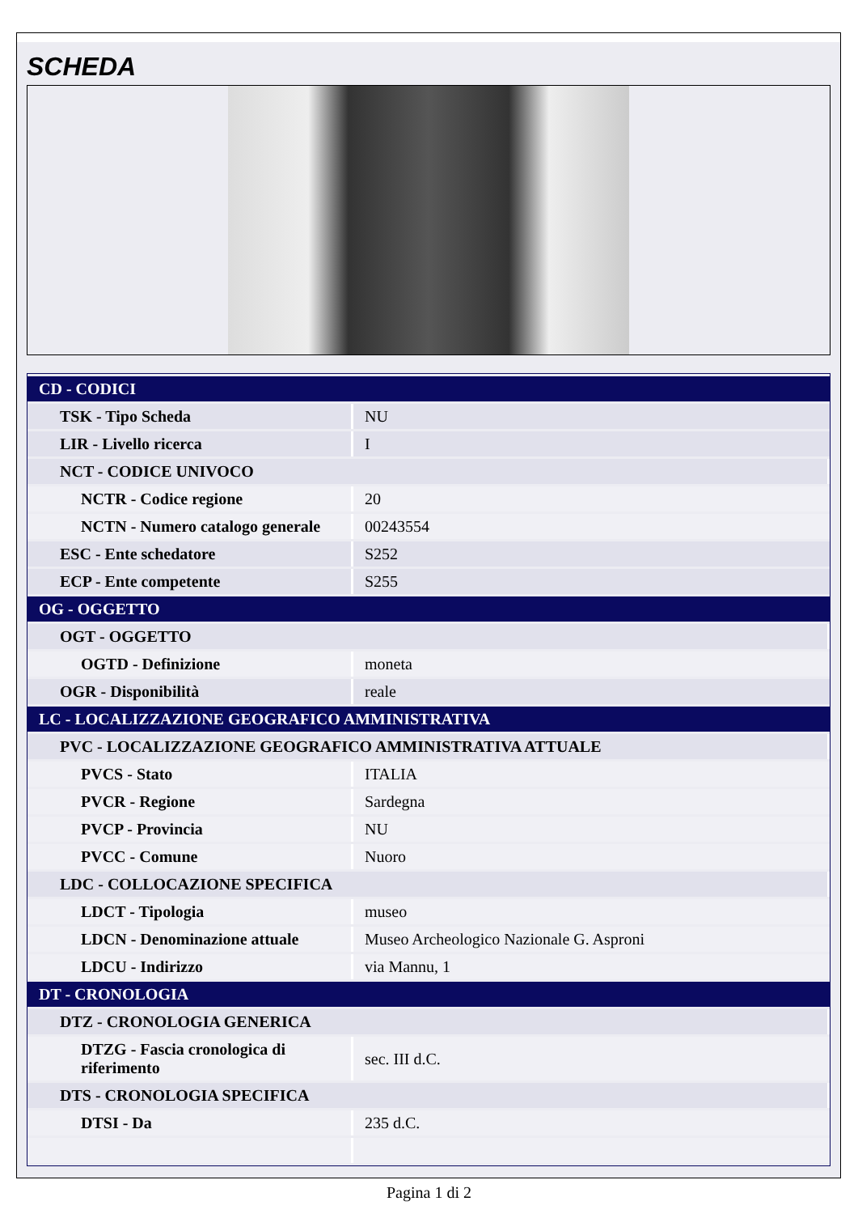SCHEDA
| CD - CODICI | |
| TSK - Tipo Scheda | NU |
| LIR - Livello ricerca | I |
| NCT - CODICE UNIVOCO | |
| NCTR - Codice regione | 20 |
| NCTN - Numero catalogo generale | 00243554 |
| ESC - Ente schedatore | S252 |
| ECP - Ente competente | S255 |
| OG - OGGETTO | |
| OGT - OGGETTO | |
| OGTD - Definizione | moneta |
| OGR - Disponibilità | reale |
| LC - LOCALIZZAZIONE GEOGRAFICO AMMINISTRATIVA | |
| PVC - LOCALIZZAZIONE GEOGRAFICO AMMINISTRATIVA ATTUALE | |
| PVCS - Stato | ITALIA |
| PVCR - Regione | Sardegna |
| PVCP - Provincia | NU |
| PVCC - Comune | Nuoro |
| LDC - COLLOCAZIONE SPECIFICA | |
| LDCT - Tipologia | museo |
| LDCN - Denominazione attuale | Museo Archeologico Nazionale G. Asproni |
| LDCU - Indirizzo | via Mannu, 1 |
| DT - CRONOLOGIA | |
| DTZ - CRONOLOGIA GENERICA | |
| DTZG - Fascia cronologica di riferimento | sec. III d.C. |
| DTS - CRONOLOGIA SPECIFICA | |
| DTSI - Da | 235 d.C. |
Pagina 1 di 2